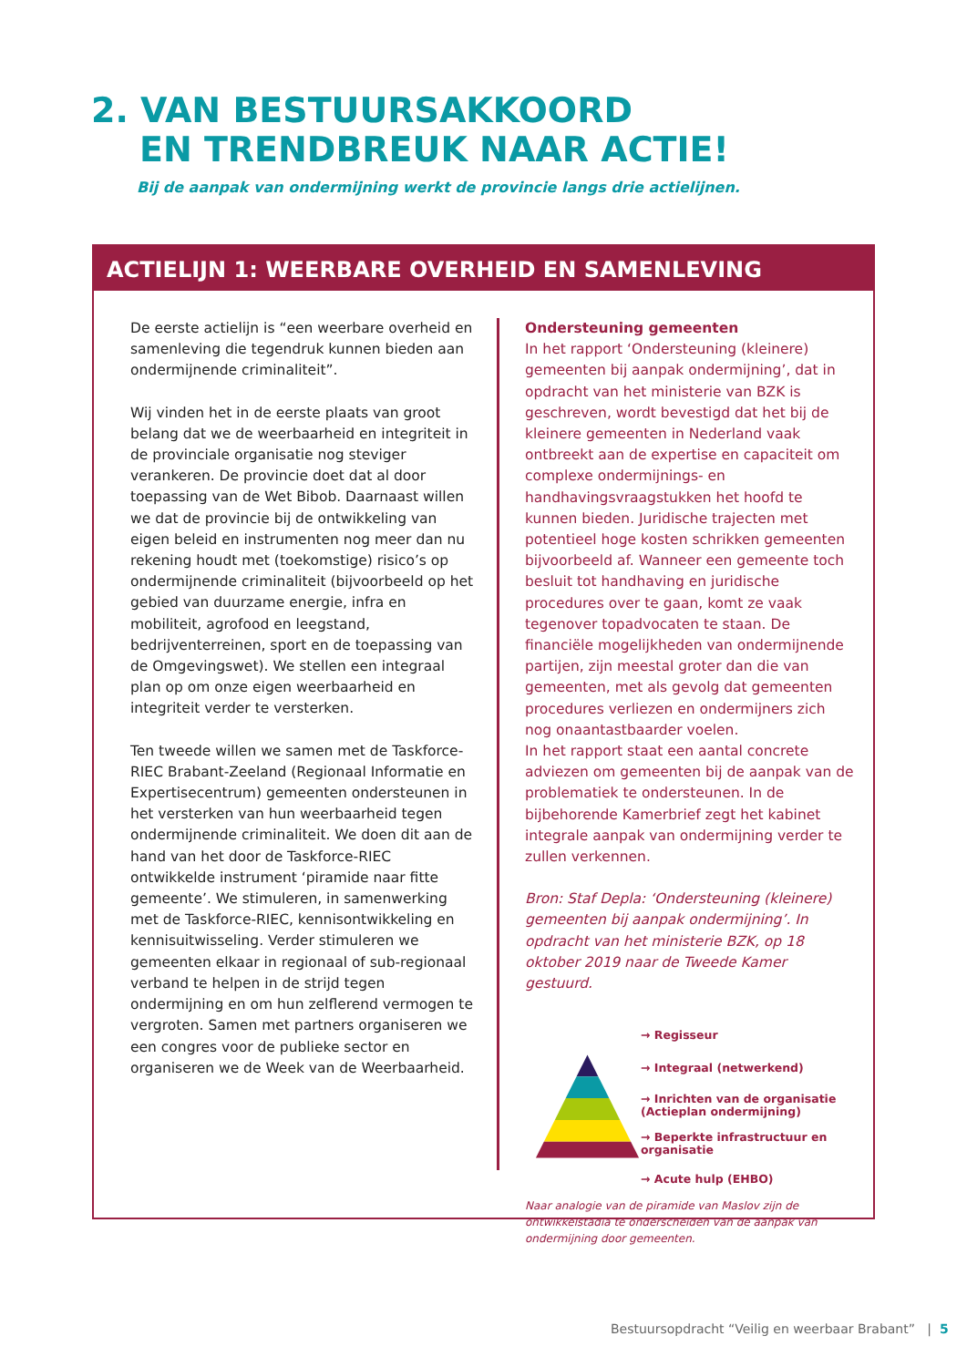2. VAN BESTUURSAKKOORD
EN TRENDBREUK NAAR ACTIE!
Bij de aanpak van ondermijning werkt de provincie langs drie actielijnen.
ACTIELIJN 1: WEERBARE OVERHEID EN SAMENLEVING
De eerste actielijn is “een weerbare overheid en samenleving die tegendruk kunnen bieden aan ondermijnende criminaliteit”.
Wij vinden het in de eerste plaats van groot belang dat we de weerbaarheid en integriteit in de provinciale organisatie nog steviger verankeren. De provincie doet dat al door toepassing van de Wet Bibob. Daarnaast willen we dat de provincie bij de ontwikkeling van eigen beleid en instrumenten nog meer dan nu rekening houdt met (toekomstige) risico’s op ondermijnende criminaliteit (bijvoorbeeld op het gebied van duurzame energie, infra en mobiliteit, agrofood en leegstand, bedrijventerreinen, sport en de toepassing van de Omgevingswet). We stellen een integraal plan op om onze eigen weerbaarheid en integriteit verder te versterken.
Ten tweede willen we samen met de Taskforce-RIEC Brabant-Zeeland (Regionaal Informatie en Expertisecentrum) gemeenten ondersteunen in het versterken van hun weerbaarheid tegen ondermijnende criminaliteit. We doen dit aan de hand van het door de Taskforce-RIEC ontwikkelde instrument ‘piramide naar fitte gemeente’. We stimuleren, in samenwerking met de Taskforce-RIEC, kennisontwikkeling en kennisuitwisseling. Verder stimuleren we gemeenten elkaar in regionaal of sub-regionaal verband te helpen in de strijd tegen ondermijning en om hun zelflerend vermogen te vergroten. Samen met partners organiseren we een congres voor de publieke sector en organiseren we de Week van de Weerbaarheid.
Ondersteuning gemeenten
In het rapport ‘Ondersteuning (kleinere) gemeenten bij aanpak ondermijning’, dat in opdracht van het ministerie van BZK is geschreven, wordt bevestigd dat het bij de kleinere gemeenten in Nederland vaak ontbreekt aan de expertise en capaciteit om complexe ondermijnings- en handhavingsvraagstukken het hoofd te kunnen bieden. Juridische trajecten met potentieel hoge kosten schrikken gemeenten bijvoorbeeld af. Wanneer een gemeente toch besluit tot handhaving en juridische procedures over te gaan, komt ze vaak tegenover topadvocaten te staan. De financiële mogelijkheden van ondermijnende partijen, zijn meestal groter dan die van gemeenten, met als gevolg dat gemeenten procedures verliezen en ondermijners zich nog onaantastbaarder voelen.
In het rapport staat een aantal concrete adviezen om gemeenten bij de aanpak van de problematiek te ondersteunen. In de bijbehorende Kamerbrief zegt het kabinet integrale aanpak van ondermijning verder te zullen verkennen.
Bron: Staf Depla: ‘Ondersteuning (kleinere) gemeenten bij aanpak ondermijning’. In opdracht van het ministerie BZK, op 18 oktober 2019 naar de Tweede Kamer gestuurd.
→ Regisseur
→ Integraal (netwerkend)
→ Inrichten van de organisatie (Actieplan ondermijning)
→ Beperkte infrastructuur en organisatie
→ Acute hulp (EHBO)
Naar analogie van de piramide van Maslov zijn de ontwikkelstadia te onderscheiden van de aanpak van ondermijning door gemeenten.
Bestuursopdracht “Veilig en weerbaar Brabant” | 5